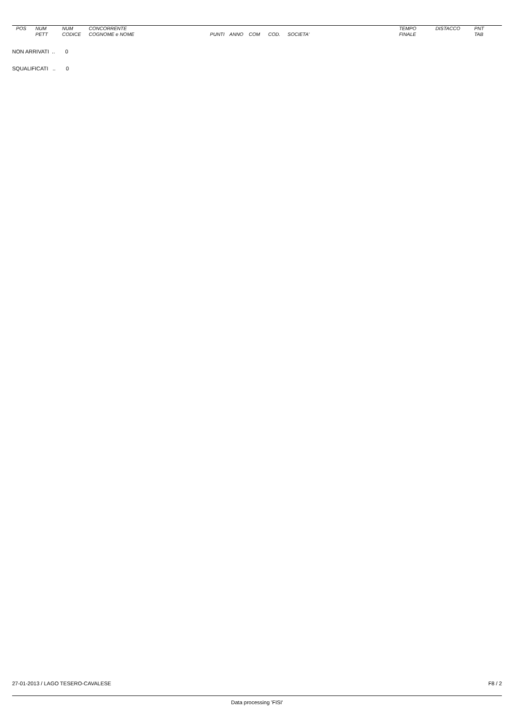| POS | NUM PETT | NUM CODICE | CONCORRENTE COGNOME e NOME | PUNTI | ANNO | COM | COD. | SOCIETA' | TEMPO FINALE | DISTACCO | PNT TAB |
| --- | --- | --- | --- | --- | --- | --- | --- | --- | --- | --- | --- |
NON ARRIVATI .. 0
SQUALIFICATI .. 0
27-01-2013 / LAGO TESERO-CAVALESE F8 / 2
Data processing 'FISI'